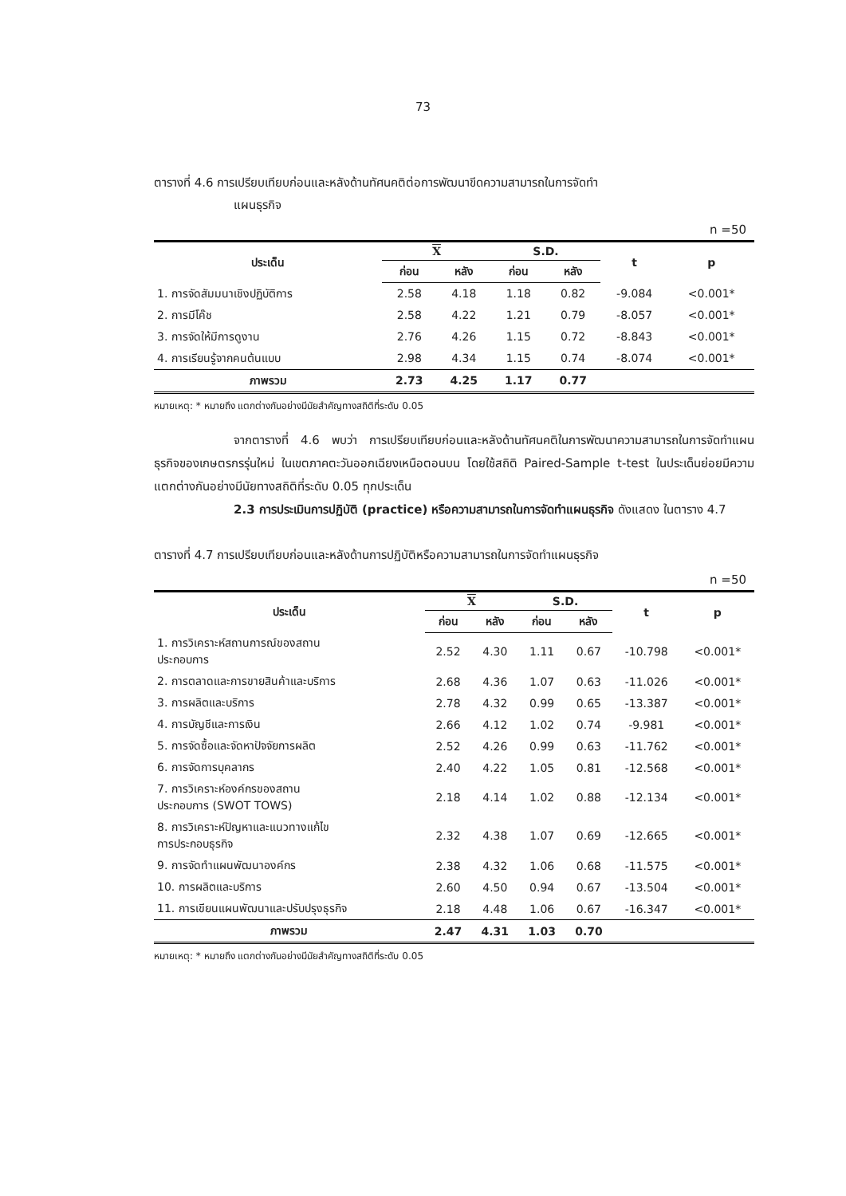73
ตารางที่ 4.6 การเปรียบเทียบก่อนและหลังด้านทัศนคติต่อการพัฒนาขีดความสามารถในการจัดทำ
แผนธุรกิจ
n =50
| ประเด็น | X | | S.D. | | t | p |
| --- | --- | --- | --- | --- | --- | --- |
| | ก่อน | หลัง | ก่อน | หลัง | | |
| 1. การจัดสัมมนาเชิงปฏิบัติการ | 2.58 | 4.18 | 1.18 | 0.82 | -9.084 | <0.001* |
| 2. การมีโค๊ช | 2.58 | 4.22 | 1.21 | 0.79 | -8.057 | <0.001* |
| 3. การจัดให้มีการดูงาน | 2.76 | 4.26 | 1.15 | 0.72 | -8.843 | <0.001* |
| 4. การเรียนรู้จากคนต้นแบบ | 2.98 | 4.34 | 1.15 | 0.74 | -8.074 | <0.001* |
| ภาพรวม | 2.73 | 4.25 | 1.17 | 0.77 | | |
หมายเหตุ: * หมายถึง แตกต่างกันอย่างมีนัยสำคัญทางสถิติที่ระดับ 0.05
จากตารางที่ 4.6 พบว่า การเปรียบเทียบก่อนและหลังด้านทัศนคติในการพัฒนาความสามารถในการจัดทำแผนธุรกิจของเกษตรกรรุ่นใหม่ ในเขตภาคตะวันออกเฉียงเหนือตอนบน โดยใช้สถิติ Paired-Sample t-test ในประเด็นย่อยมีความแตกต่างกันอย่างมีนัยทางสถิติที่ระดับ 0.05 ทุกประเด็น
2.3 การประเมินการปฏิบัติ (practice) หรือความสามารถในการจัดทำแผนธุรกิจ ดังแสดง ในตาราง 4.7
ตารางที่ 4.7 การเปรียบเทียบก่อนและหลังด้านการปฏิบัติหรือความสามารถในการจัดทำแผนธุรกิจ
n =50
| ประเด็น | X | | S.D. | | t | p |
| --- | --- | --- | --- | --- | --- | --- |
| | ก่อน | หลัง | ก่อน | หลัง | | |
| 1. การวิเคราะห์สถานการณ์ของสถาน ประกอบการ | 2.52 | 4.30 | 1.11 | 0.67 | -10.798 | <0.001* |
| 2. การตลาดและการขายสินค้าและบริการ | 2.68 | 4.36 | 1.07 | 0.63 | -11.026 | <0.001* |
| 3. การผลิตและบริการ | 2.78 | 4.32 | 0.99 | 0.65 | -13.387 | <0.001* |
| 4. การบัญชีและการเงิน | 2.66 | 4.12 | 1.02 | 0.74 | -9.981 | <0.001* |
| 5. การจัดซื้อและจัดหาปัจจัยการผลิต | 2.52 | 4.26 | 0.99 | 0.63 | -11.762 | <0.001* |
| 6. การจัดการบุคลากร | 2.40 | 4.22 | 1.05 | 0.81 | -12.568 | <0.001* |
| 7. การวิเคราะห์องค์กรของสถาน ประกอบการ (SWOT TOWS) | 2.18 | 4.14 | 1.02 | 0.88 | -12.134 | <0.001* |
| 8. การวิเคราะห์ปัญหาและแนวทางแก้ไข การประกอบธุรกิจ | 2.32 | 4.38 | 1.07 | 0.69 | -12.665 | <0.001* |
| 9. การจัดทำแผนพัฒนาองค์กร | 2.38 | 4.32 | 1.06 | 0.68 | -11.575 | <0.001* |
| 10. การผลิตและบริการ | 2.60 | 4.50 | 0.94 | 0.67 | -13.504 | <0.001* |
| 11. การเขียนแผนพัฒนาและปรับปรุงธุรกิจ | 2.18 | 4.48 | 1.06 | 0.67 | -16.347 | <0.001* |
| ภาพรวม | 2.47 | 4.31 | 1.03 | 0.70 | | |
หมายเหตุ: * หมายถึง แตกต่างกันอย่างมีนัยสำคัญทางสถิติที่ระดับ 0.05